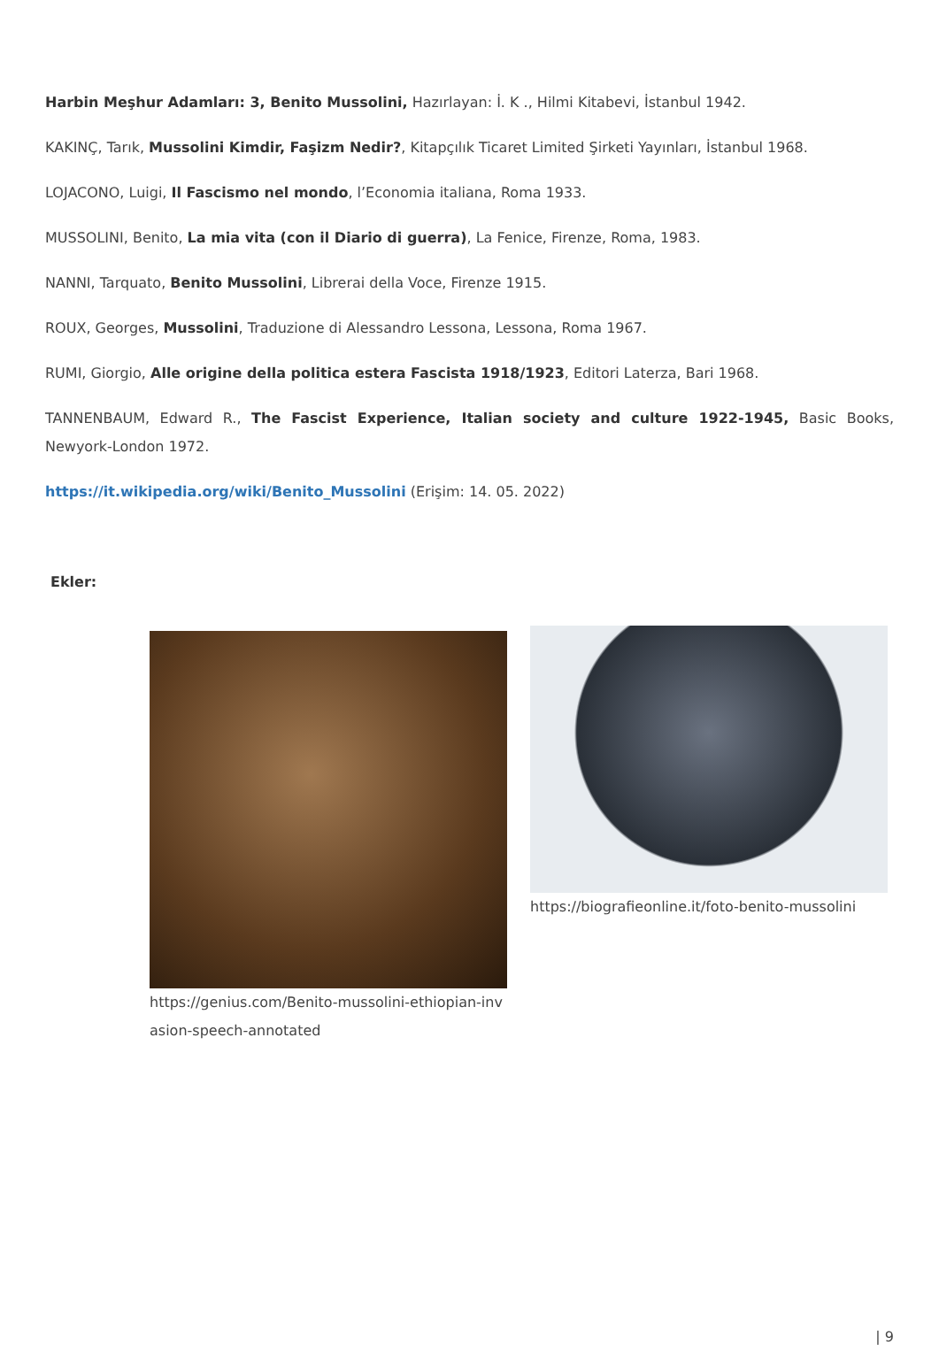Harbin Meşhur Adamları: 3, Benito Mussolini, Hazırlayan: İ. K ., Hilmi Kitabevi, İstanbul 1942.
KAKINÇ, Tarık, Mussolini Kimdir, Faşizm Nedir?, Kitapçılık Ticaret Limited Şirketi Yayınları, İstanbul 1968.
LOJACONO, Luigi, Il Fascismo nel mondo, l’Economia italiana, Roma 1933.
MUSSOLINI, Benito, La mia vita (con il Diario di guerra), La Fenice, Firenze, Roma, 1983.
NANNI, Tarquato, Benito Mussolini, Librerai della Voce, Firenze 1915.
ROUX, Georges, Mussolini, Traduzione di Alessandro Lessona, Lessona, Roma 1967.
RUMI, Giorgio, Alle origine della politica estera Fascista 1918/1923, Editori Laterza, Bari 1968.
TANNENBAUM, Edward R., The Fascist Experience, Italian society and culture 1922-1945, Basic Books, Newyork-London 1972.
https://it.wikipedia.org/wiki/Benito_Mussolini (Erişim: 14. 05. 2022)
Ekler:
https://genius.com/Benito-mussolini-ethiopian-invasion-speech-annotated
https://biografieonline.it/foto-benito-mussolini
| 9